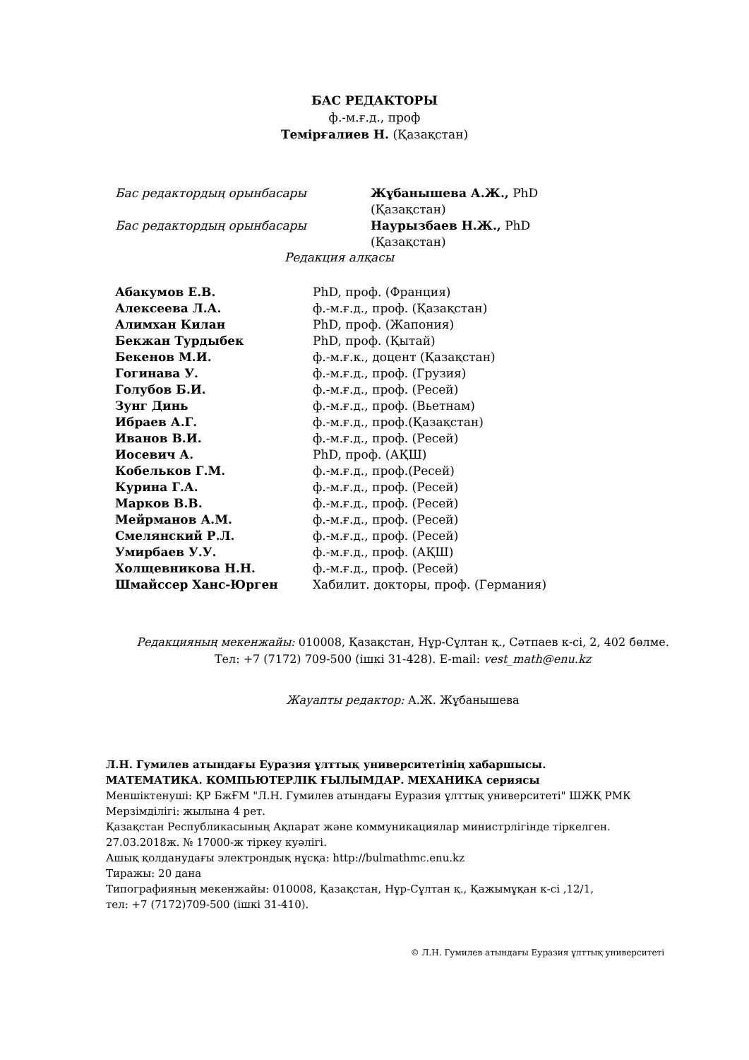БАС РЕДАКТОРЫ
ф.-м.ғ.д., проф
Темірғалиев Н. (Қазақстан)
| Бас редактордың орынбасары | Жұбанышева А.Ж., PhD (Қазақстан) |
| Бас редактордың орынбасары | Наурызбаев Н.Ж., PhD (Қазақстан) |
Редакция алқасы
| Абакумов Е.В. | PhD, проф. (Франция) |
| Алексеева Л.А. | ф.-м.ғ.д., проф. (Қазақстан) |
| Алимхан Килан | PhD, проф. (Жапония) |
| Бекжан Турдыбек | PhD, проф. (Қытай) |
| Бекенов М.И. | ф.-м.ғ.к., доцент (Қазақстан) |
| Гогинава У. | ф.-м.ғ.д., проф. (Грузия) |
| Голубов Б.И. | ф.-м.ғ.д., проф. (Ресей) |
| Зунг Динь | ф.-м.ғ.д., проф. (Вьетнам) |
| Ибраев А.Г. | ф.-м.ғ.д., проф.(Қазақстан) |
| Иванов В.И. | ф.-м.ғ.д., проф. (Ресей) |
| Иосевич А. | PhD, проф. (АҚШ) |
| Кобельков Г.М. | ф.-м.ғ.д., проф.(Ресей) |
| Курина Г.А. | ф.-м.ғ.д., проф. (Ресей) |
| Марков В.В. | ф.-м.ғ.д., проф. (Ресей) |
| Мейрманов А.М. | ф.-м.ғ.д., проф. (Ресей) |
| Смелянский Р.Л. | ф.-м.ғ.д., проф. (Ресей) |
| Умирбаев У.У. | ф.-м.ғ.д., проф. (АҚШ) |
| Холщевникова Н.Н. | ф.-м.ғ.д., проф. (Ресей) |
| Шмайссер Ханс-Юрген | Хабилит. докторы, проф. (Германия) |
Редакцияның мекенжайы: 010008, Қазақстан, Нұр-Сұлтан қ., Сәтпаев к-сі, 2, 402 бөлме.
Тел: +7 (7172) 709-500 (ішкі 31-428). E-mail: vest_math@enu.kz
Жауапты редактор: А.Ж. Жұбанышева
Л.Н. Гумилев атындағы Еуразия ұлттық университетінің хабаршысы.
МАТЕМАТИКА. КОМПЬЮТЕРЛІК ҒЫЛЫМДАР. МЕХАНИКА сериясы
Меншіктенуші: ҚР БжҒМ "Л.Н. Гумилев атындағы Еуразия ұлттық университеті" ШЖҚ РМК
Мерзімділігі: жылына 4 рет.
Қазақстан Республикасының Ақпарат және коммуникациялар министрлігінде тіркелген.
27.03.2018ж. № 17000-ж тіркеу куәлігі.
Ашық қолданудағы электрондық нұсқа: http://bulmathmc.enu.kz
Тиражы: 20 дана
Типографияның мекенжайы: 010008, Қазақстан, Нұр-Сұлтан қ., Қажымұқан к-сі ,12/1,
тел: +7 (7172)709-500 (ішкі 31-410).
© Л.Н. Гумилев атындағы Еуразия ұлттық университеті